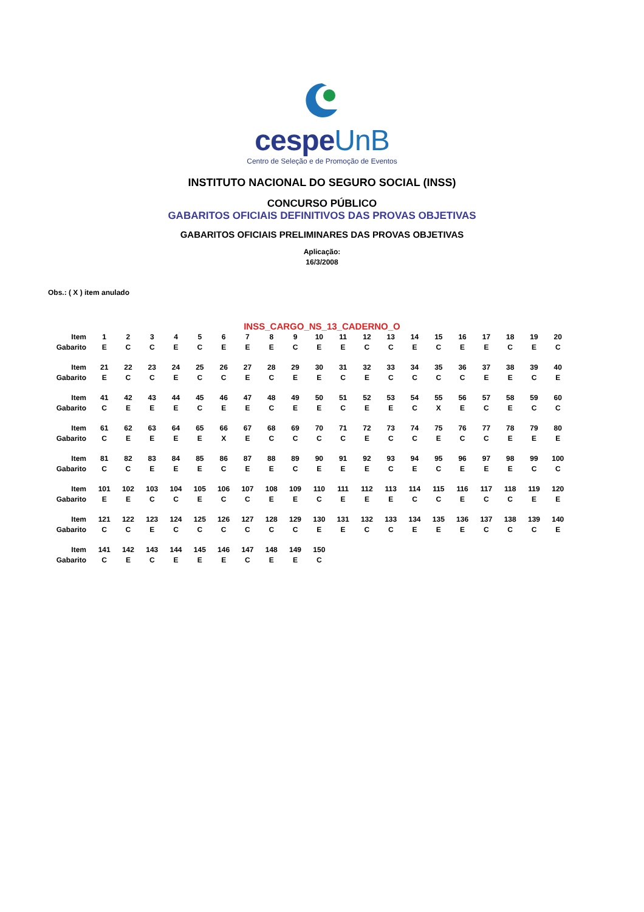cespeUnB
Centro de Seleção e de Promoção de Eventos
INSTITUTO NACIONAL DO SEGURO SOCIAL (INSS)
CONCURSO PÚBLICO
GABARITOS OFICIAIS DEFINITIVOS DAS PROVAS OBJETIVAS
GABARITOS OFICIAIS PRELIMINARES DAS PROVAS OBJETIVAS
Aplicação:
16/3/2008
Obs.: ( X ) item anulado
INSS_CARGO_NS_13_CADERNO_O
| Item | 1 | 2 | 3 | 4 | 5 | 6 | 7 | 8 | 9 | 10 | 11 | 12 | 13 | 14 | 15 | 16 | 17 | 18 | 19 | 20 |
| Gabarito | E | C | C | E | C | E | E | E | C | E | E | C | C | E | C | E | E | C | E | C |
| Item | 21 | 22 | 23 | 24 | 25 | 26 | 27 | 28 | 29 | 30 | 31 | 32 | 33 | 34 | 35 | 36 | 37 | 38 | 39 | 40 |
| Gabarito | E | C | C | E | C | C | E | C | E | E | C | E | C | C | C | C | E | E | C | E |
| Item | 41 | 42 | 43 | 44 | 45 | 46 | 47 | 48 | 49 | 50 | 51 | 52 | 53 | 54 | 55 | 56 | 57 | 58 | 59 | 60 |
| Gabarito | C | E | E | E | C | E | E | C | E | E | C | E | E | C | X | E | C | E | C | C |
| Item | 61 | 62 | 63 | 64 | 65 | 66 | 67 | 68 | 69 | 70 | 71 | 72 | 73 | 74 | 75 | 76 | 77 | 78 | 79 | 80 |
| Gabarito | C | E | E | E | E | X | E | C | C | C | C | E | C | C | E | C | C | E | E | E |
| Item | 81 | 82 | 83 | 84 | 85 | 86 | 87 | 88 | 89 | 90 | 91 | 92 | 93 | 94 | 95 | 96 | 97 | 98 | 99 | 100 |
| Gabarito | C | C | E | E | E | C | E | E | C | E | E | E | C | E | C | E | E | E | C | C |
| Item | 101 | 102 | 103 | 104 | 105 | 106 | 107 | 108 | 109 | 110 | 111 | 112 | 113 | 114 | 115 | 116 | 117 | 118 | 119 | 120 |
| Gabarito | E | E | C | C | E | C | C | E | E | C | E | E | E | C | C | E | C | C | E | E |
| Item | 121 | 122 | 123 | 124 | 125 | 126 | 127 | 128 | 129 | 130 | 131 | 132 | 133 | 134 | 135 | 136 | 137 | 138 | 139 | 140 |
| Gabarito | C | C | E | C | C | C | C | C | C | E | E | C | C | E | E | E | C | C | C | E |
| Item | 141 | 142 | 143 | 144 | 145 | 146 | 147 | 148 | 149 | 150 | | | | | | | | | | |
| Gabarito | C | E | C | E | E | E | C | E | E | C | | | | | | | | | | |